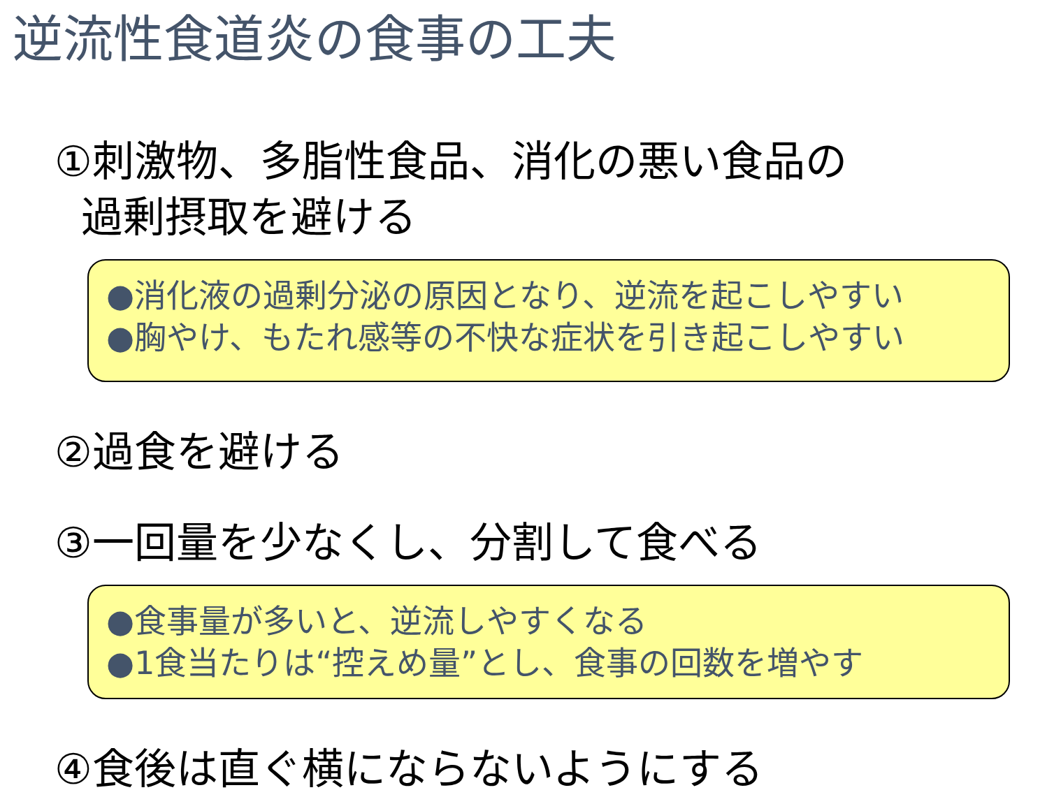逆流性食道炎の食事の工夫
①刺激物、多脂性食品、消化の悪い食品の
過剰摂取を避ける
●消化液の過剰分泌の原因となり、逆流を起こしやすい
●胸やけ、もたれ感等の不快な症状を引き起こしやすい
②過食を避ける
③一回量を少なくし、分割して食べる
●食事量が多いと、逆流しやすくなる
●1食当たりは“控えめ量”とし、食事の回数を増やす
④食後は直ぐ横にならないようにする